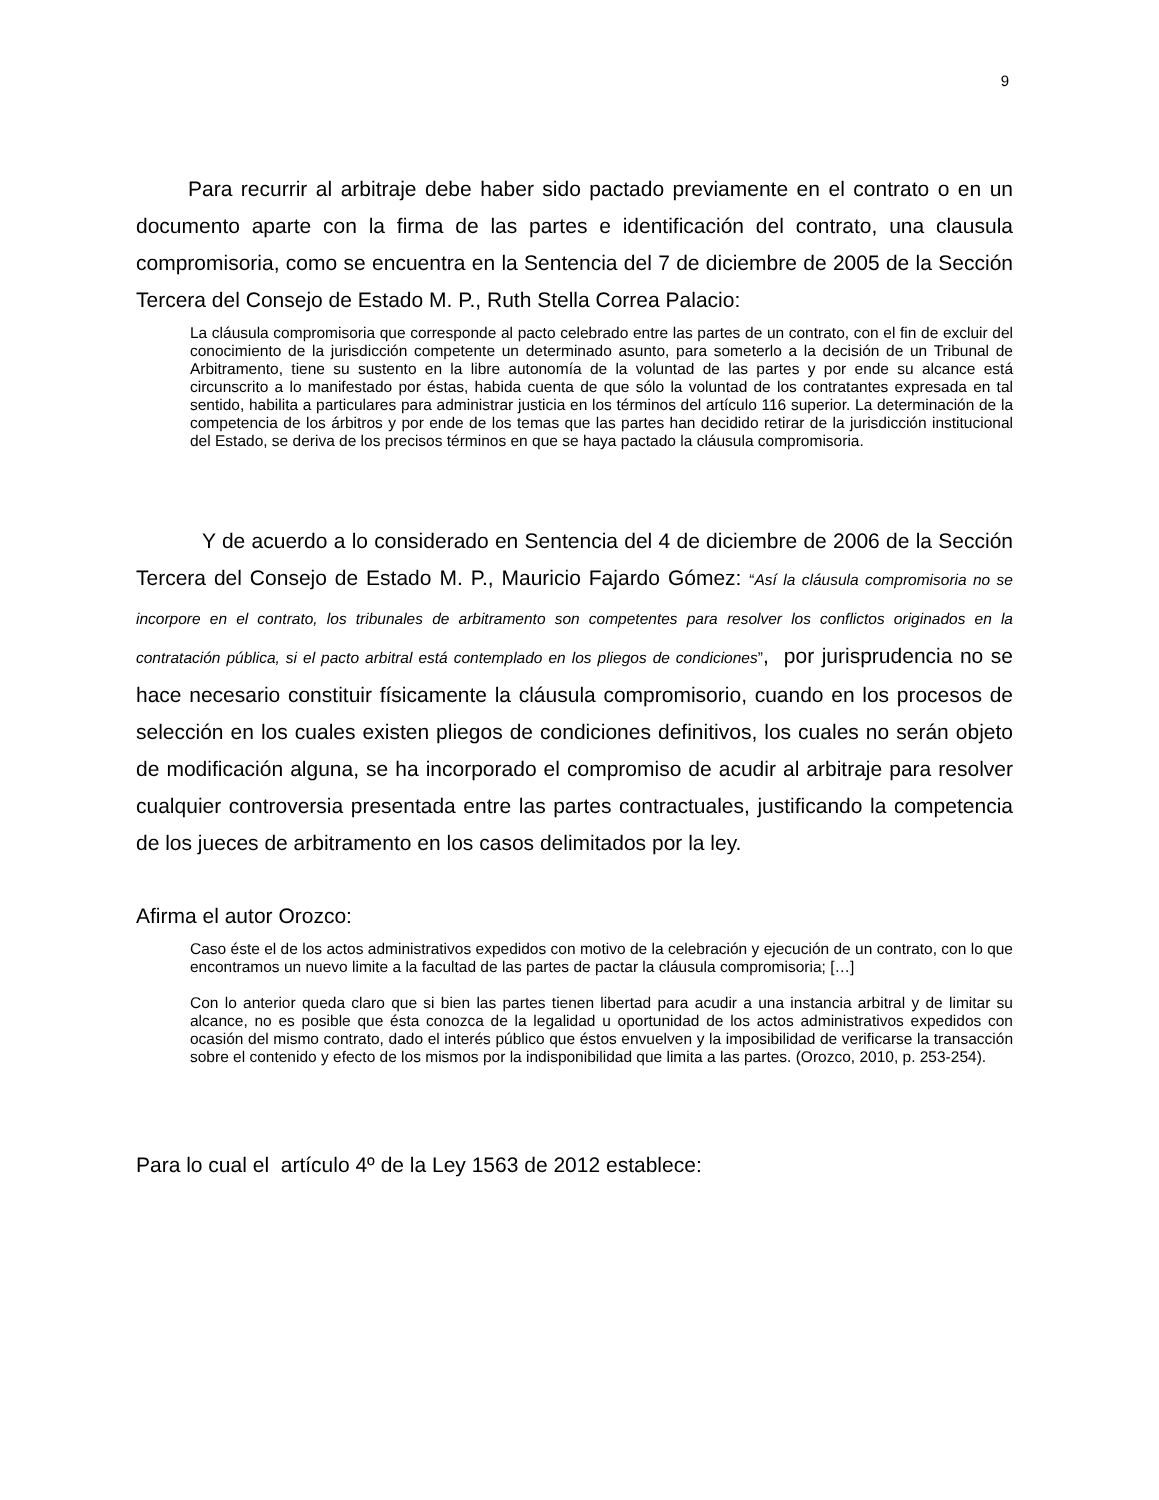9
Para recurrir al arbitraje debe haber sido pactado previamente en el contrato o en un documento aparte con la firma de las partes e identificación del contrato, una clausula compromisoria, como se encuentra en la Sentencia del 7 de diciembre de 2005 de la Sección Tercera del Consejo de Estado M. P., Ruth Stella Correa Palacio:
La cláusula compromisoria que corresponde al pacto celebrado entre las partes de un contrato, con el fin de excluir del conocimiento de la jurisdicción competente un determinado asunto, para someterlo a la decisión de un Tribunal de Arbitramento, tiene su sustento en la libre autonomía de la voluntad de las partes y por ende su alcance está circunscrito a lo manifestado por éstas, habida cuenta de que sólo la voluntad de los contratantes expresada en tal sentido, habilita a particulares para administrar justicia en los términos del artículo 116 superior. La determinación de la competencia de los árbitros y por ende de los temas que las partes han decidido retirar de la jurisdicción institucional del Estado, se deriva de los precisos términos en que se haya pactado la cláusula compromisoria.
Y de acuerdo a lo considerado en Sentencia del 4 de diciembre de 2006 de la Sección Tercera del Consejo de Estado M. P., Mauricio Fajardo Gómez: “Así la cláusula compromisoria no se incorpore en el contrato, los tribunales de arbitramento son competentes para resolver los conflictos originados en la contratación pública, si el pacto arbitral está contemplado en los pliegos de condiciones”, por jurisprudencia no se hace necesario constituir físicamente la cláusula compromisorio, cuando en los procesos de selección en los cuales existen pliegos de condiciones definitivos, los cuales no serán objeto de modificación alguna, se ha incorporado el compromiso de acudir al arbitraje para resolver cualquier controversia presentada entre las partes contractuales, justificando la competencia de los jueces de arbitramento en los casos delimitados por la ley.
Afirma el autor Orozco:
Caso éste el de los actos administrativos expedidos con motivo de la celebración y ejecución de un contrato, con lo que encontramos un nuevo limite a la facultad de las partes de pactar la cláusula compromisoria; […]
Con lo anterior queda claro que si bien las partes tienen libertad para acudir a una instancia arbitral y de limitar su alcance, no es posible que ésta conozca de la legalidad u oportunidad de los actos administrativos expedidos con ocasión del mismo contrato, dado el interés público que éstos envuelven y la imposibilidad de verificarse la transacción sobre el contenido y efecto de los mismos por la indisponibilidad que limita a las partes. (Orozco, 2010, p. 253-254).
Para lo cual el artículo 4º de la Ley 1563 de 2012 establece: